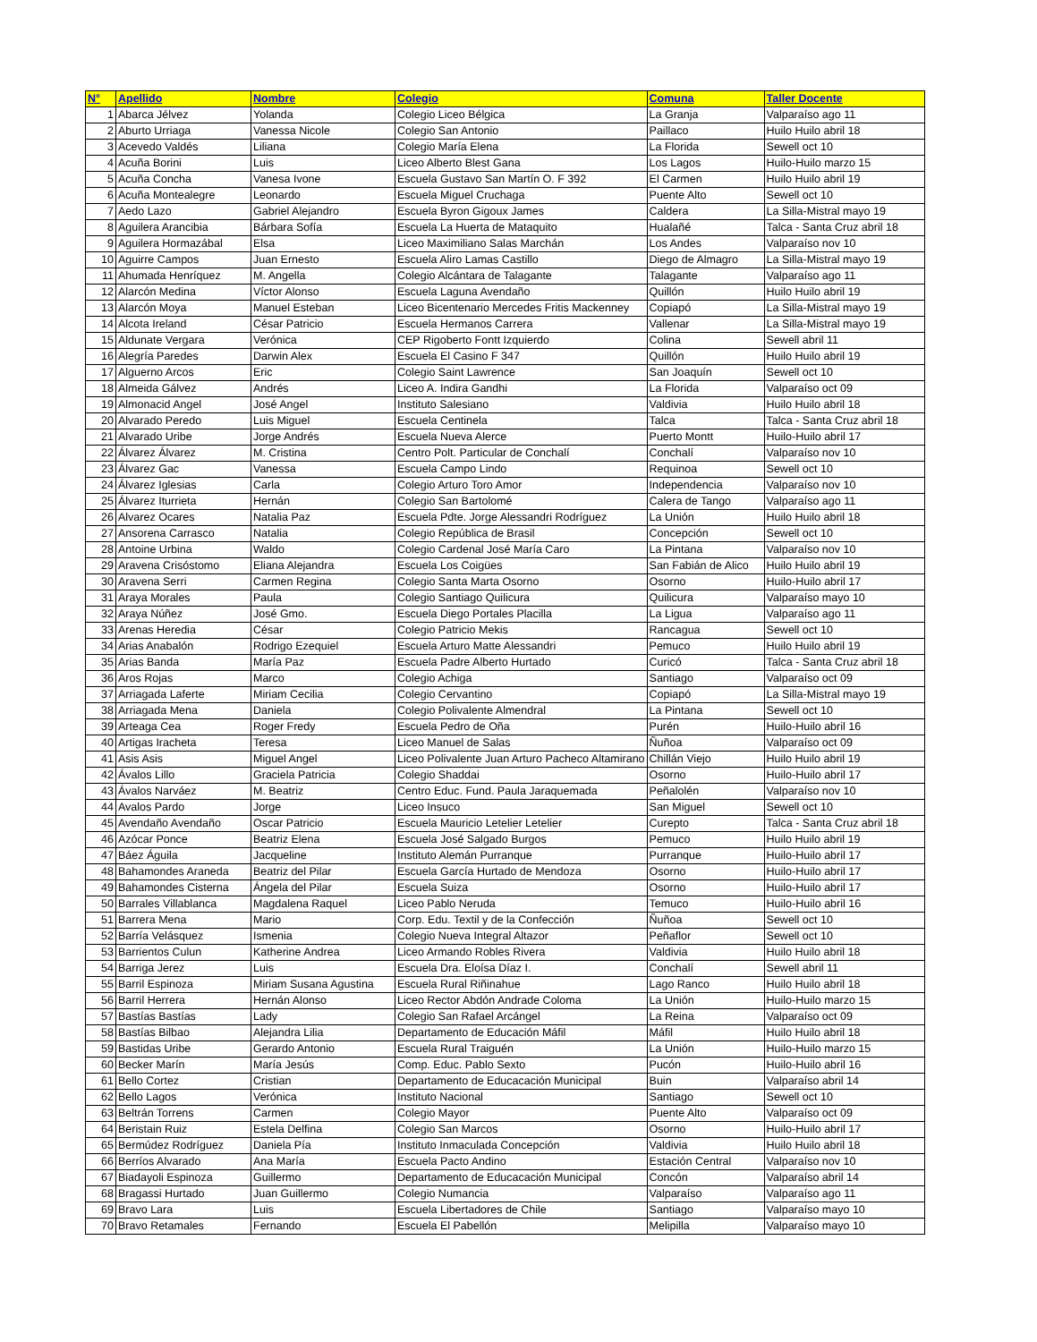| N° | Apellido | Nombre | Colegio | Comuna | Taller Docente |
| --- | --- | --- | --- | --- | --- |
| 1 | Abarca Jélvez | Yolanda | Colegio Liceo Bélgica | La Granja | Valparaíso ago 11 |
| 2 | Aburto Urriaga | Vanessa Nicole | Colegio San Antonio | Paillaco | Huilo Huilo abril 18 |
| 3 | Acevedo Valdés | Liliana | Colegio María Elena | La Florida | Sewell oct 10 |
| 4 | Acuña Borini | Luis | Liceo Alberto Blest Gana | Los Lagos | Huilo-Huilo marzo 15 |
| 5 | Acuña Concha | Vanesa Ivone | Escuela Gustavo San Martín O. F 392 | El Carmen | Huilo Huilo abril 19 |
| 6 | Acuña Montealegre | Leonardo | Escuela Miguel Cruchaga | Puente Alto | Sewell oct 10 |
| 7 | Aedo Lazo | Gabriel Alejandro | Escuela Byron Gigoux James | Caldera | La Silla-Mistral mayo 19 |
| 8 | Aguilera Arancibia | Bárbara Sofía | Escuela La Huerta de Mataquito | Hualañé | Talca - Santa Cruz abril 18 |
| 9 | Aguilera Hormazábal | Elsa | Liceo Maximiliano Salas Marchán | Los Andes | Valparaíso nov 10 |
| 10 | Aguirre Campos | Juan Ernesto | Escuela Aliro Lamas Castillo | Diego de Almagro | La Silla-Mistral mayo 19 |
| 11 | Ahumada Henríquez | M. Angella | Colegio Alcántara de Talagante | Talagante | Valparaíso ago 11 |
| 12 | Alarcón Medina | Víctor Alonso | Escuela Laguna Avendaño | Quillón | Huilo Huilo abril 19 |
| 13 | Alarcón Moya | Manuel Esteban | Liceo Bicentenario Mercedes Fritis Mackenney | Copiapó | La Silla-Mistral mayo 19 |
| 14 | Alcota Ireland | César Patricio | Escuela Hermanos Carrera | Vallenar | La Silla-Mistral mayo 19 |
| 15 | Aldunate Vergara | Verónica | CEP Rigoberto Fontt Izquierdo | Colina | Sewell abril 11 |
| 16 | Alegría Paredes | Darwin Alex | Escuela El Casino F 347 | Quillón | Huilo Huilo abril 19 |
| 17 | Alguerno Arcos | Eric | Colegio Saint Lawrence | San Joaquín | Sewell oct 10 |
| 18 | Almeida Gálvez | Andrés | Liceo A. Indira Gandhi | La Florida | Valparaíso oct 09 |
| 19 | Almonacid Angel | José Angel | Instituto Salesiano | Valdivia | Huilo Huilo abril 18 |
| 20 | Alvarado Peredo | Luis Miguel | Escuela Centinela | Talca | Talca - Santa Cruz abril 18 |
| 21 | Alvarado Uribe | Jorge Andrés | Escuela Nueva Alerce | Puerto Montt | Huilo-Huilo abril 17 |
| 22 | Álvarez Álvarez | M. Cristina | Centro Polt. Particular de Conchalí | Conchalí | Valparaíso nov 10 |
| 23 | Álvarez Gac | Vanessa | Escuela Campo Lindo | Requinoa | Sewell oct 10 |
| 24 | Álvarez Iglesias | Carla | Colegio Arturo Toro Amor | Independencia | Valparaíso nov 10 |
| 25 | Álvarez Iturrieta | Hernán | Colegio San Bartolomé | Calera de Tango | Valparaíso ago 11 |
| 26 | Alvarez Ocares | Natalia Paz | Escuela Pdte. Jorge Alessandri Rodríguez | La Unión | Huilo Huilo abril 18 |
| 27 | Ansorena Carrasco | Natalia | Colegio República de Brasil | Concepción | Sewell oct 10 |
| 28 | Antoine Urbina | Waldo | Colegio Cardenal José María Caro | La Pintana | Valparaíso nov 10 |
| 29 | Aravena Crisóstomo | Eliana Alejandra | Escuela Los Coigües | San Fabián de Alico | Huilo Huilo abril 19 |
| 30 | Aravena Serri | Carmen Regina | Colegio Santa Marta Osorno | Osorno | Huilo-Huilo abril 17 |
| 31 | Araya Morales | Paula | Colegio Santiago Quilicura | Quilicura | Valparaíso mayo 10 |
| 32 | Araya Núñez | José Gmo. | Escuela Diego Portales Placilla | La Ligua | Valparaíso ago 11 |
| 33 | Arenas Heredia | César | Colegio Patricio Mekis | Rancagua | Sewell oct 10 |
| 34 | Arias Anabalón | Rodrigo Ezequiel | Escuela Arturo Matte Alessandri | Pemuco | Huilo Huilo abril 19 |
| 35 | Arias Banda | María Paz | Escuela Padre Alberto Hurtado | Curicó | Talca - Santa Cruz abril 18 |
| 36 | Aros Rojas | Marco | Colegio Achiga | Santiago | Valparaíso oct 09 |
| 37 | Arriagada Laferte | Miriam Cecilia | Colegio Cervantino | Copiapó | La Silla-Mistral mayo 19 |
| 38 | Arriagada Mena | Daniela | Colegio Polivalente Almendral | La Pintana | Sewell oct 10 |
| 39 | Arteaga Cea | Roger Fredy | Escuela Pedro de Oña | Purén | Huilo-Huilo abril 16 |
| 40 | Artigas Iracheta | Teresa | Liceo Manuel de Salas | Ñuñoa | Valparaíso oct 09 |
| 41 | Asis Asis | Miguel Angel | Liceo Polivalente Juan Arturo Pacheco Altamirano | Chillán Viejo | Huilo Huilo abril 19 |
| 42 | Ávalos Lillo | Graciela Patricia | Colegio Shaddai | Osorno | Huilo-Huilo abril 17 |
| 43 | Ávalos Narváez | M. Beatriz | Centro Educ. Fund. Paula Jaraquemada | Peñalolén | Valparaíso nov 10 |
| 44 | Avalos Pardo | Jorge | Liceo Insuco | San Miguel | Sewell oct 10 |
| 45 | Avendaño Avendaño | Oscar Patricio | Escuela Mauricio Letelier Letelier | Curepto | Talca - Santa Cruz abril 18 |
| 46 | Azócar Ponce | Beatriz Elena | Escuela José Salgado Burgos | Pemuco | Huilo Huilo abril 19 |
| 47 | Báez Águila | Jacqueline | Instituto Alemán Purranque | Purranque | Huilo-Huilo abril 17 |
| 48 | Bahamondes Araneda | Beatriz del Pilar | Escuela García Hurtado de Mendoza | Osorno | Huilo-Huilo abril 17 |
| 49 | Bahamondes Cisterna | Ángela del Pilar | Escuela Suiza | Osorno | Huilo-Huilo abril 17 |
| 50 | Barrales Villablanca | Magdalena Raquel | Liceo Pablo Neruda | Temuco | Huilo-Huilo abril 16 |
| 51 | Barrera Mena | Mario | Corp. Edu. Textil y de la Confección | Ñuñoa | Sewell oct 10 |
| 52 | Barría Velásquez | Ismenia | Colegio Nueva Integral Altazor | Peñaflor | Sewell oct 10 |
| 53 | Barrientos Culun | Katherine Andrea | Liceo Armando Robles Rivera | Valdivia | Huilo Huilo abril 18 |
| 54 | Barriga Jerez | Luis | Escuela Dra. Eloísa Díaz I. | Conchalí | Sewell abril 11 |
| 55 | Barril Espinoza | Miriam Susana Agustina | Escuela Rural Riñinahue | Lago Ranco | Huilo Huilo abril 18 |
| 56 | Barril Herrera | Hernán Alonso | Liceo Rector Abdón Andrade Coloma | La Unión | Huilo-Huilo marzo 15 |
| 57 | Bastías Bastías | Lady | Colegio San Rafael Arcángel | La Reina | Valparaíso oct 09 |
| 58 | Bastías Bilbao | Alejandra Lilia | Departamento de Educación Máfil | Máfil | Huilo Huilo abril 18 |
| 59 | Bastidas Uribe | Gerardo Antonio | Escuela Rural Traiguén | La Unión | Huilo-Huilo marzo 15 |
| 60 | Becker Marín | María Jesús | Comp. Educ. Pablo Sexto | Pucón | Huilo-Huilo abril 16 |
| 61 | Bello Cortez | Cristian | Departamento de Educacación Municipal | Buin | Valparaíso abril 14 |
| 62 | Bello Lagos | Verónica | Instituto Nacional | Santiago | Sewell oct 10 |
| 63 | Beltrán Torrens | Carmen | Colegio Mayor | Puente Alto | Valparaíso oct 09 |
| 64 | Beristain Ruiz | Estela Delfina | Colegio San Marcos | Osorno | Huilo-Huilo abril 17 |
| 65 | Bermúdez Rodríguez | Daniela Pía | Instituto Inmaculada Concepción | Valdivia | Huilo Huilo abril 18 |
| 66 | Berríos Alvarado | Ana María | Escuela Pacto Andino | Estación Central | Valparaíso nov 10 |
| 67 | Biadayoli Espinoza | Guillermo | Departamento de Educacación Municipal | Concón | Valparaíso abril 14 |
| 68 | Bragassi Hurtado | Juan Guillermo | Colegio Numancia | Valparaíso | Valparaíso ago 11 |
| 69 | Bravo Lara | Luis | Escuela Libertadores de Chile | Santiago | Valparaíso mayo 10 |
| 70 | Bravo Retamales | Fernando | Escuela El Pabellón | Melipilla | Valparaíso mayo 10 |